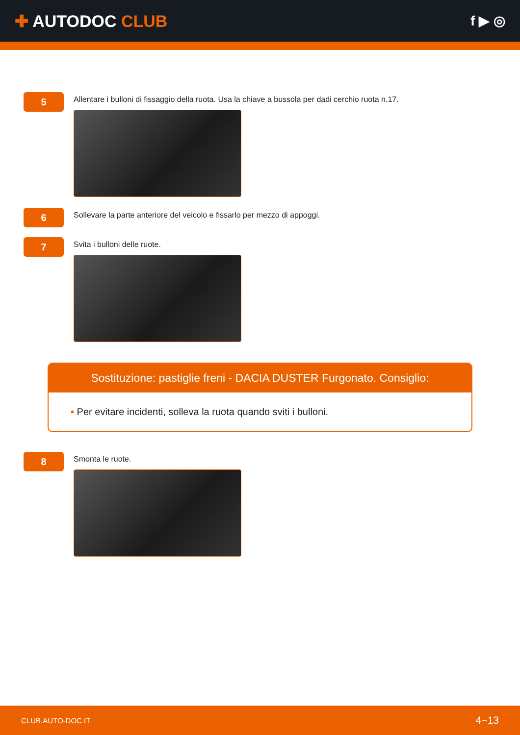✚ AUTODOC CLUB
f ▶ ◎
5
Allentare i bulloni di fissaggio della ruota. Usa la chiave a bussola per dadi cerchio ruota n.17.
6
Sollevare la parte anteriore del veicolo e fissarlo per mezzo di appoggi.
7
Svita i bulloni delle ruote.
Sostituzione: pastiglie freni - DACIA DUSTER Furgonato. Consiglio:
• Per evitare incidenti, solleva la ruota quando sviti i bulloni.
8
Smonta le ruote.
CLUB.AUTO-DOC.IT 4−13